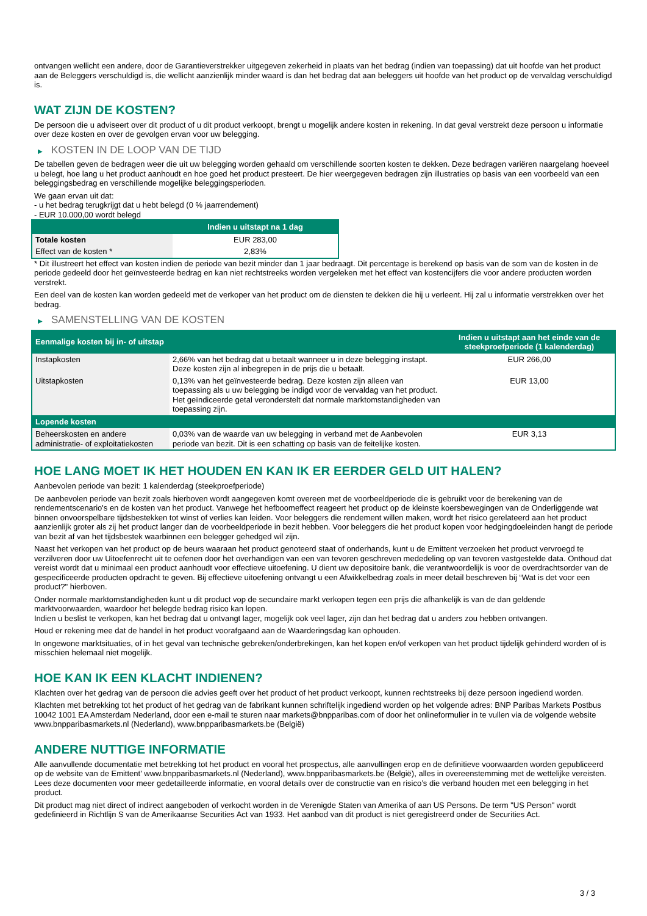ontvangen wellicht een andere, door de Garantieverstrekker uitgegeven zekerheid in plaats van het bedrag (indien van toepassing) dat uit hoofde van het product aan de Beleggers verschuldigd is, die wellicht aanzienlijk minder waard is dan het bedrag dat aan beleggers uit hoofde van het product op de vervaldag verschuldigd is.
WAT ZIJN DE KOSTEN?
De persoon die u adviseert over dit product of u dit product verkoopt, brengt u mogelijk andere kosten in rekening. In dat geval verstrekt deze persoon u informatie over deze kosten en over de gevolgen ervan voor uw belegging.
▶ KOSTEN IN DE LOOP VAN DE TIJD
De tabellen geven de bedragen weer die uit uw belegging worden gehaald om verschillende soorten kosten te dekken. Deze bedragen variëren naargelang hoeveel u belegt, hoe lang u het product aanhoudt en hoe goed het product presteert. De hier weergegeven bedragen zijn illustraties op basis van een voorbeeld van een beleggingsbedrag en verschillende mogelijke beleggingsperioden.
We gaan ervan uit dat:
- u het bedrag terugkrijgt dat u hebt belegd (0 % jaarrendement)
- EUR 10.000,00 wordt belegd
| | Indien u uitstapt na 1 dag |
| --- | --- |
| Totale kosten | EUR 283,00 |
| Effect van de kosten * | 2,83% |
* Dit illustreert het effect van kosten indien de periode van bezit minder dan 1 jaar bedraagt. Dit percentage is berekend op basis van de som van de kosten in de periode gedeeld door het geïnvesteerde bedrag en kan niet rechtstreeks worden vergeleken met het effect van kostencijfers die voor andere producten worden verstrekt.
Een deel van de kosten kan worden gedeeld met de verkoper van het product om de diensten te dekken die hij u verleent. Hij zal u informatie verstrekken over het bedrag.
▶ SAMENSTELLING VAN DE KOSTEN
| Eenmalige kosten bij in- of uitstap | | Indien u uitstapt aan het einde van de steekproefperiode (1 kalenderdag) |
| --- | --- | --- |
| Instapkosten | 2,66% van het bedrag dat u betaalt wanneer u in deze belegging instapt. Deze kosten zijn al inbegrepen in de prijs die u betaalt. | EUR 266,00 |
| Uitstapkosten | 0,13% van het geïnvesteerde bedrag. Deze kosten zijn alleen van toepassing als u uw belegging be indigd voor de vervaldag van het product. Het geïndiceerde getal veronderstelt dat normale marktomstandigheden van toepassing zijn. | EUR 13,00 |
| Lopende kosten | | |
| Beheerskosten en andere administratie- of exploitatiekosten | 0,03% van de waarde van uw belegging in verband met de Aanbevolen periode van bezit. Dit is een schatting op basis van de feitelijke kosten. | EUR 3,13 |
HOE LANG MOET IK HET HOUDEN EN KAN IK ER EERDER GELD UIT HALEN?
Aanbevolen periode van bezit: 1 kalenderdag (steekproefperiode)
De aanbevolen periode van bezit zoals hierboven wordt aangegeven komt overeen met de voorbeeldperiode die is gebruikt voor de berekening van de rendementscenario's en de kosten van het product. Vanwege het hefboomeffect reageert het product op de kleinste koersbewegingen van de Onderliggende wat binnen onvoorspelbare tijdsbestekken tot winst of verlies kan leiden. Voor beleggers die rendement willen maken, wordt het risico gerelateerd aan het product aanzienlijk groter als zij het product langer dan de voorbeeldperiode in bezit hebben. Voor beleggers die het product kopen voor hedgingdoeleinden hangt de periode van bezit af van het tijdsbestek waarbinnen een belegger gehedged wil zijn.
Naast het verkopen van het product op de beurs waaraan het product genoteerd staat of onderhands, kunt u de Emittent verzoeken het product vervroegd te verzilveren door uw Uitoefenrecht uit te oefenen door het overhandigen van een van tevoren geschreven mededeling op van tevoren vastgestelde data. Onthoud dat vereist wordt dat u minimaal een product aanhoudt voor effectieve uitoefening. U dient uw depositoire bank, die verantwoordelijk is voor de overdrachtsorder van de gespecificeerde producten opdracht te geven. Bij effectieve uitoefening ontvangt u een Afwikkelbedrag zoals in meer detail beschreven bij “Wat is det voor een product?" hierboven.
Onder normale marktomstandigheden kunt u dit product vop de secundaire markt verkopen tegen een prijs die afhankelijk is van de dan geldende marktvoorwaarden, waardoor het belegde bedrag risico kan lopen.
Indien u beslist te verkopen, kan het bedrag dat u ontvangt lager, mogelijk ook veel lager, zijn dan het bedrag dat u anders zou hebben ontvangen.
Houd er rekening mee dat de handel in het product voorafgaand aan de Waarderingsdag kan ophouden.
In ongewone marktsituaties, of in het geval van technische gebreken/onderbrekingen, kan het kopen en/of verkopen van het product tijdelijk gehinderd worden of is misschien helemaal niet mogelijk.
HOE KAN IK EEN KLACHT INDIENEN?
Klachten over het gedrag van de persoon die advies geeft over het product of het product verkoopt, kunnen rechtstreeks bij deze persoon ingediend worden.
Klachten met betrekking tot het product of het gedrag van de fabrikant kunnen schriftelijk ingediend worden op het volgende adres: BNP Paribas Markets Postbus 10042 1001 EA Amsterdam Nederland, door een e-mail te sturen naar markets@bnpparibas.com of door het onlineformulier in te vullen via de volgende website www.bnpparibasmarkets.nl (Nederland), www.bnpparibasmarkets.be (België)
ANDERE NUTTIGE INFORMATIE
Alle aanvullende documentatie met betrekking tot het product en vooral het prospectus, alle aanvullingen erop en de definitieve voorwaarden worden gepubliceerd op de website van de Emittent' www.bnpparibasmarkets.nl (Nederland), www.bnpparibasmarkets.be (België), alles in overeenstemming met de wettelijke vereisten. Lees deze documenten voor meer gedetailleerde informatie, en vooral details over de constructie van en risico’s die verband houden met een belegging in het product.
Dit product mag niet direct of indirect aangeboden of verkocht worden in de Verenigde Staten van Amerika of aan US Persons. De term "US Person" wordt gedefinieerd in Richtlijn S van de Amerikaanse Securities Act van 1933. Het aanbod van dit product is niet geregistreerd onder de Securities Act.
3 / 3